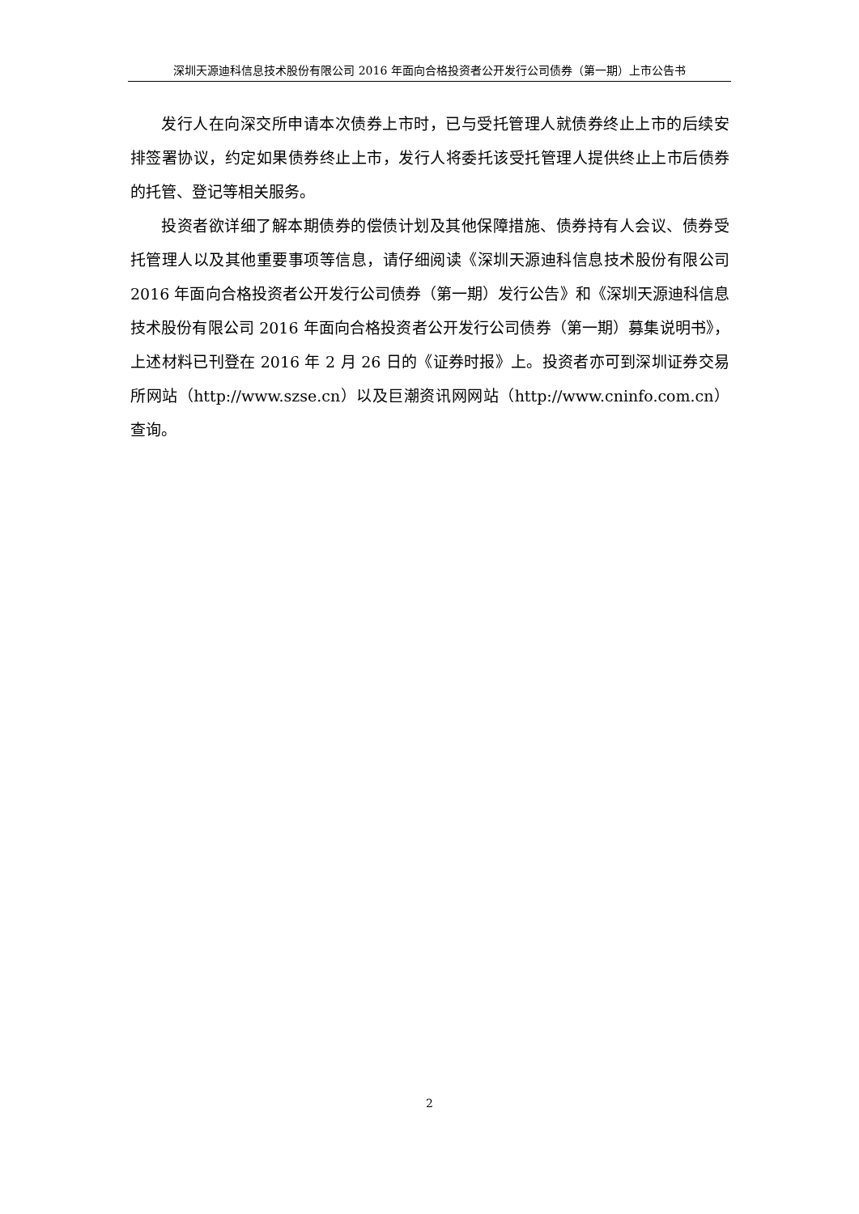深圳天源迪科信息技术股份有限公司 2016 年面向合格投资者公开发行公司债券（第一期）上市公告书
发行人在向深交所申请本次债券上市时，已与受托管理人就债券终止上市的后续安排签署协议，约定如果债券终止上市，发行人将委托该受托管理人提供终止上市后债券的托管、登记等相关服务。
投资者欲详细了解本期债券的偿债计划及其他保障措施、债券持有人会议、债券受托管理人以及其他重要事项等信息，请仔细阅读《深圳天源迪科信息技术股份有限公司 2016 年面向合格投资者公开发行公司债券（第一期）发行公告》和《深圳天源迪科信息技术股份有限公司 2016 年面向合格投资者公开发行公司债券（第一期）募集说明书》，上述材料已刊登在 2016 年 2 月 26 日的《证券时报》上。投资者亦可到深圳证券交易所网站（http://www.szse.cn）以及巨潮资讯网网站（http://www.cninfo.com.cn）查询。
2